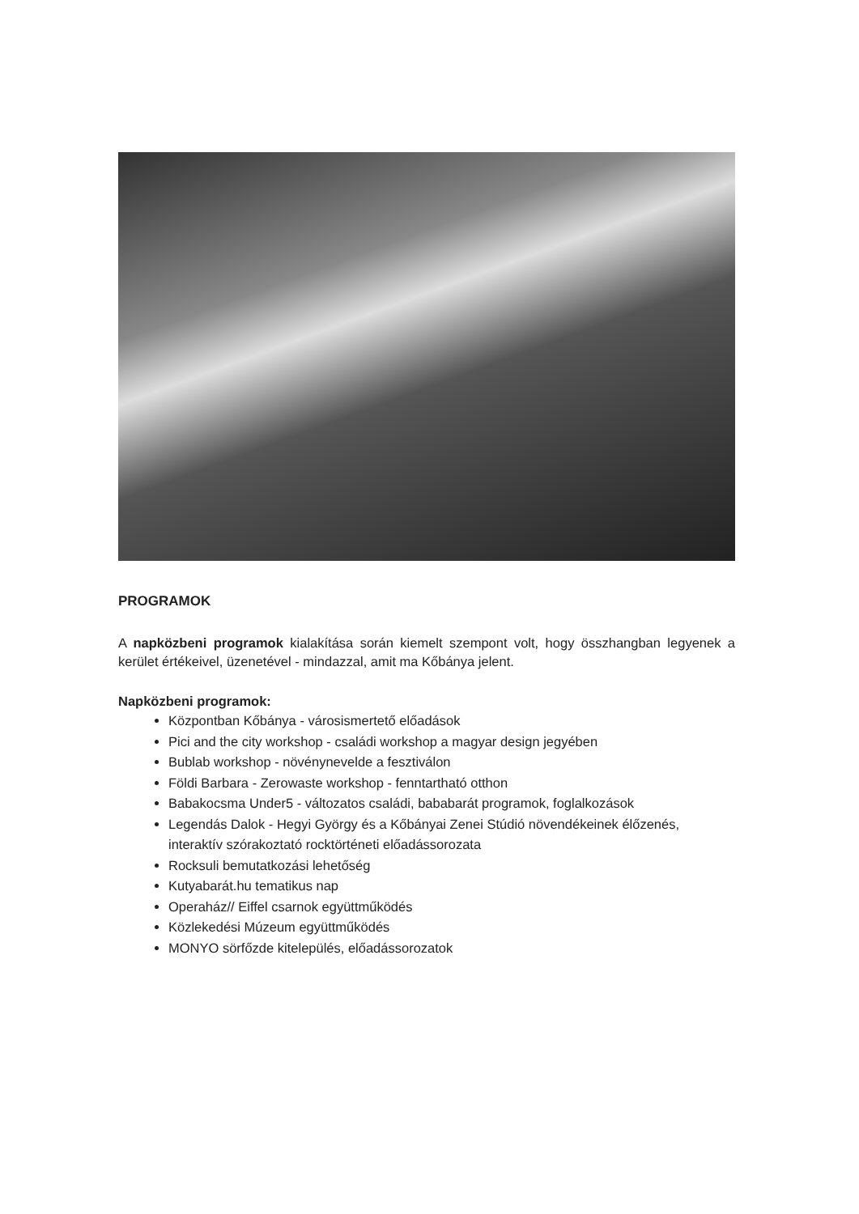PROGRAMOK
A napközbeni programok kialakítása során kiemelt szempont volt, hogy összhangban legyenek a kerület értékeivel, üzenetével - mindazzal, amit ma Kőbánya jelent.
Napközbeni programok:
Központban Kőbánya - városismertető előadások
Pici and the city workshop - családi workshop a magyar design jegyében
Bublab workshop - növénynevelde a fesztiválon
Földi Barbara - Zerowaste workshop - fenntartható otthon
Babakocsma Under5 - változatos családi, bababarát programok, foglalkozások
Legendás Dalok - Hegyi György és a Kőbányai Zenei Stúdió növendékeinek élőzenés, interaktív szórakoztató rocktörténeti előadássorozata
Rocksuli bemutatkozási lehetőség
Kutyabarát.hu tematikus nap
Operaház// Eiffel csarnok együttműködés
Közlekedési Múzeum együttműködés
MONYO sörfőzde kitelepülés, előadássorozatok